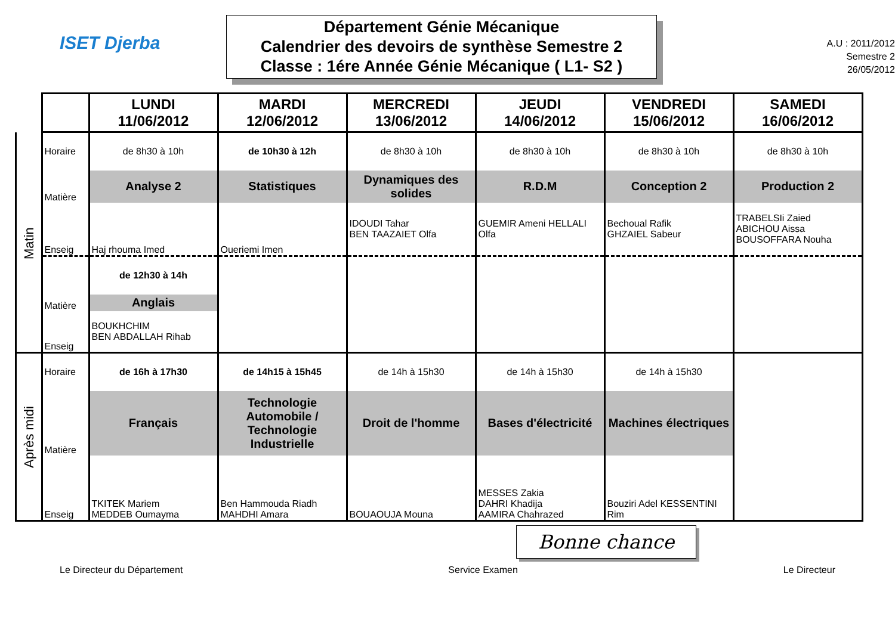ISET Djerba
Département Génie Mécanique
Calendrier des devoirs de synthèse Semestre 2
Classe : 1ére Année Génie Mécanique ( L1- S2 )
A.U : 2011/2012
Semestre 2
26/05/2012
| | | LUNDI 11/06/2012 | MARDI 12/06/2012 | MERCREDI 13/06/2012 | JEUDI 14/06/2012 | VENDREDI 15/06/2012 | SAMEDI 16/06/2012 |
| Matin | Horaire | de 8h30 à 10h | de 10h30 à 12h | de 8h30 à 10h | de 8h30 à 10h | de 8h30 à 10h | de 8h30 à 10h |
| | Matière | Analyse 2 | Statistiques | Dynamiques des solides | R.D.M | Conception 2 | Production 2 |
| | Enseig | Haj rhouma Imed | Oueriemi Imen | IDOUDI Tahar BEN TAAZAIET Olfa | GUEMIR Ameni HELLALI Olfa | Bechoual Rafik GHZAIEL Sabeur | TRABELSIi Zaied ABICHOU Aissa BOUSOFFARA Nouha |
| | | de 12h30 à 14h | | | | | |
| | Matière | Anglais | | | | | |
| | Enseig | BOUKHCHIM BEN ABDALLAH Rihab | | | | | |
| Après midi | Horaire | de 16h à 17h30 | de 14h15 à 15h45 | de 14h à 15h30 | de 14h à 15h30 | de 14h à 15h30 | |
| | Matière | Français | Technologie Automobile / Technologie Industrielle | Droit de l'homme | Bases d'électricité | Machines électriques | |
| | Enseig | TKITEK Mariem MEDDEB Oumayma | Ben Hammouda Riadh MAHDHI Amara | BOUAOUJA Mouna | MESSES Zakia DAHRI Khadija AAMIRA Chahrazed | Bouziri Adel KESSENTINI Rim | |
Bonne chance
Le Directeur du Département Service Examen Le Directeur